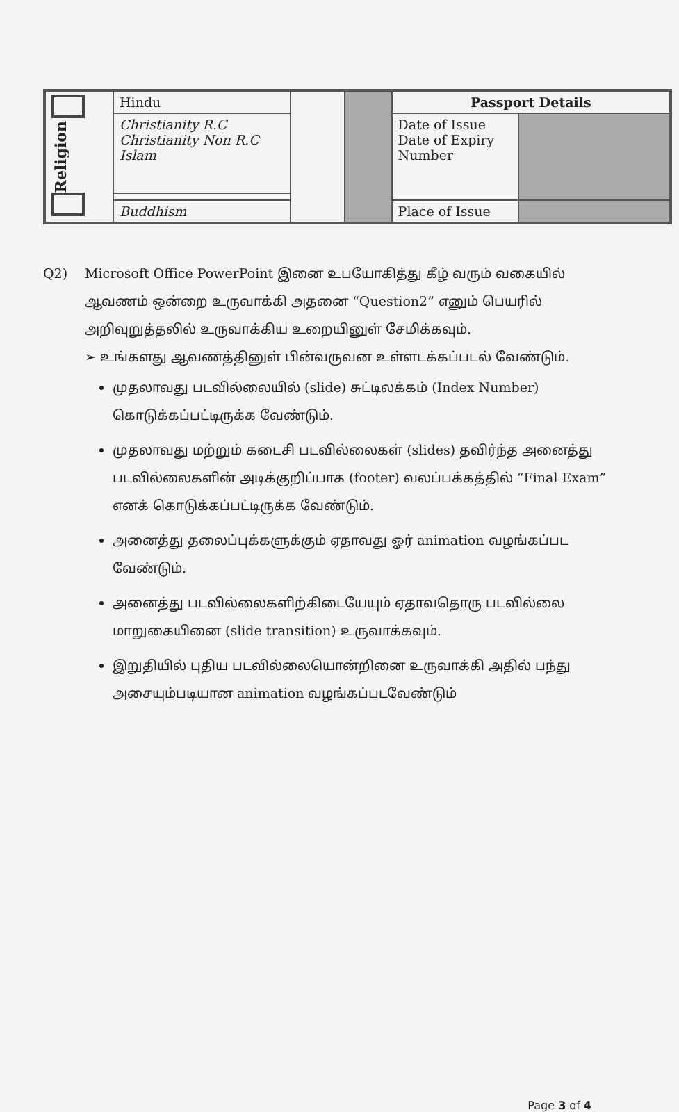| Religion | Hindu | | | Passport Details | |
| | Christianity R.C Christianity Non R.C Islam | | | Date of Issue Date of Expiry Number | |
| | Buddhism | | | Place of Issue | |
Q2) Microsoft Office PowerPoint இனை உபயோகித்து கீழ் வரும் வகையில் ஆவணம் ஒன்றை உருவாக்கி அதனை “Question2” எனும் பெயரில் அறிவுறுத்தலில் உருவாக்கிய உறையினுள் சேமிக்கவும்.
➢ உங்களது ஆவணத்தினுள் பின்வருவன உள்ளடக்கப்படல் வேண்டும்.
முதலாவது படவில்லையில் (slide) சுட்டிலக்கம் (Index Number) கொடுக்கப்பட்டிருக்க வேண்டும்.
முதலாவது மற்றும் கடைசி படவில்லைகள் (slides) தவிர்ந்த அனைத்து படவில்லைகளின் அடிக்குறிப்பாக (footer) வலப்பக்கத்தில் “Final Exam” எனக் கொடுக்கப்பட்டிருக்க வேண்டும்.
அனைத்து தலைப்புக்களுக்கும் ஏதாவது ஓர் animation வழங்கப்பட வேண்டும்.
அனைத்து படவில்லைகளிற்கிடையேயும் ஏதாவதொரு படவில்லை மாறுகையினை (slide transition) உருவாக்கவும்.
இறுதியில் புதிய படவில்லையொன்றினை உருவாக்கி அதில் பந்து அசையும்படியான animation வழங்கப்படவேண்டும்
Page 3 of 4